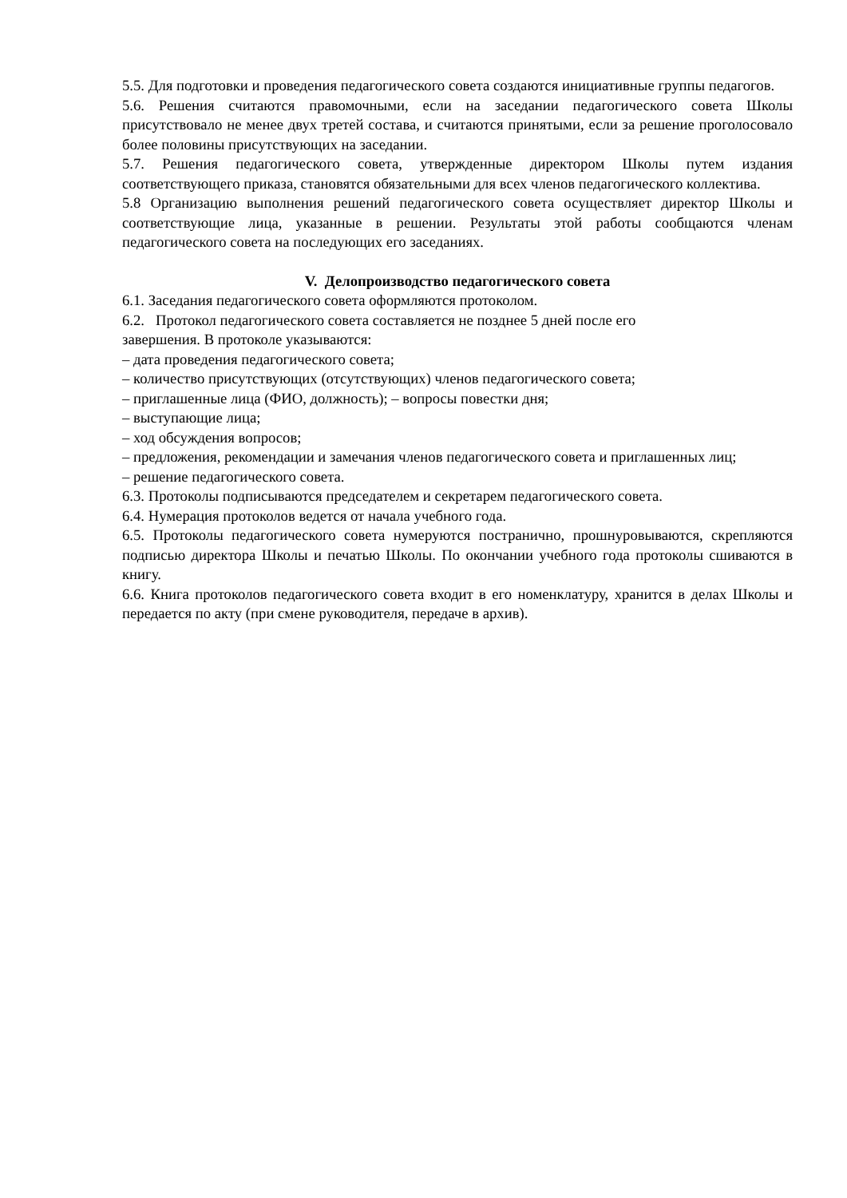5.5. Для подготовки и проведения педагогического совета создаются инициативные группы педагогов.
5.6. Решения считаются правомочными, если на заседании педагогического совета Школы присутствовало не менее двух третей состава, и считаются принятыми, если за решение проголосовало более половины присутствующих на заседании.
5.7. Решения педагогического совета, утвержденные директором Школы путем издания соответствующего приказа, становятся обязательными для всех членов педагогического коллектива.
5.8 Организацию выполнения решений педагогического совета осуществляет директор Школы и соответствующие лица, указанные в решении. Результаты этой работы сообщаются членам педагогического совета на последующих его заседаниях.
V. Делопроизводство педагогического совета
6.1. Заседания педагогического совета оформляются протоколом.
6.2. Протокол педагогического совета составляется не позднее 5 дней после его
завершения. В протоколе указываются:
– дата проведения педагогического совета;
– количество присутствующих (отсутствующих) членов педагогического совета;
– приглашенные лица (ФИО, должность); – вопросы повестки дня;
– выступающие лица;
– ход обсуждения вопросов;
– предложения, рекомендации и замечания членов педагогического совета и приглашенных лиц;
– решение педагогического совета.
6.3. Протоколы подписываются председателем и секретарем педагогического совета.
6.4. Нумерация протоколов ведется от начала учебного года.
6.5. Протоколы педагогического совета нумеруются постранично, прошнуровываются, скрепляются подписью директора Школы и печатью Школы. По окончании учебного года протоколы сшиваются в книгу.
6.6. Книга протоколов педагогического совета входит в его номенклатуру, хранится в делах Школы и передается по акту (при смене руководителя, передаче в архив).